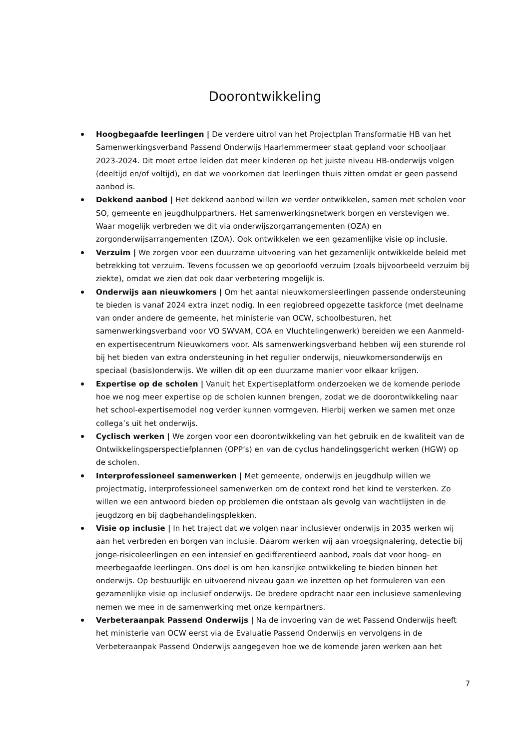Doorontwikkeling
Hoogbegaafde leerlingen | De verdere uitrol van het Projectplan Transformatie HB van het Samenwerkingsverband Passend Onderwijs Haarlemmermeer staat gepland voor schooljaar 2023-2024. Dit moet ertoe leiden dat meer kinderen op het juiste niveau HB-onderwijs volgen (deeltijd en/of voltijd), en dat we voorkomen dat leerlingen thuis zitten omdat er geen passend aanbod is.
Dekkend aanbod | Het dekkend aanbod willen we verder ontwikkelen, samen met scholen voor SO, gemeente en jeugdhulppartners. Het samenwerkingsnetwerk borgen en verstevigen we. Waar mogelijk verbreden we dit via onderwijszorgarrangementen (OZA) en zorgonderwijsarrangementen (ZOA). Ook ontwikkelen we een gezamenlijke visie op inclusie.
Verzuim | We zorgen voor een duurzame uitvoering van het gezamenlijk ontwikkelde beleid met betrekking tot verzuim. Tevens focussen we op geoorloofd verzuim (zoals bijvoorbeeld verzuim bij ziekte), omdat we zien dat ook daar verbetering mogelijk is.
Onderwijs aan nieuwkomers | Om het aantal nieuwkomersleerlingen passende ondersteuning te bieden is vanaf 2024 extra inzet nodig. In een regiobreed opgezette taskforce (met deelname van onder andere de gemeente, het ministerie van OCW, schoolbesturen, het samenwerkingsverband voor VO SWVAM, COA en Vluchtelingenwerk) bereiden we een Aanmeld- en expertisecentrum Nieuwkomers voor. Als samenwerkingsverband hebben wij een sturende rol bij het bieden van extra ondersteuning in het regulier onderwijs, nieuwkomersonderwijs en speciaal (basis)onderwijs. We willen dit op een duurzame manier voor elkaar krijgen.
Expertise op de scholen | Vanuit het Expertiseplatform onderzoeken we de komende periode hoe we nog meer expertise op de scholen kunnen brengen, zodat we de doorontwikkeling naar het school-expertisemodel nog verder kunnen vormgeven. Hierbij werken we samen met onze collega’s uit het onderwijs.
Cyclisch werken | We zorgen voor een doorontwikkeling van het gebruik en de kwaliteit van de Ontwikkelingsperspectiefplannen (OPP’s) en van de cyclus handelingsgericht werken (HGW) op de scholen.
Interprofessioneel samenwerken | Met gemeente, onderwijs en jeugdhulp willen we projectmatig, interprofessioneel samenwerken om de context rond het kind te versterken. Zo willen we een antwoord bieden op problemen die ontstaan als gevolg van wachtlijsten in de jeugdzorg en bij dagbehandelingsplekken.
Visie op inclusie | In het traject dat we volgen naar inclusiever onderwijs in 2035 werken wij aan het verbreden en borgen van inclusie. Daarom werken wij aan vroegsignalering, detectie bij jonge-risicoleerlingen en een intensief en gedifferentieerd aanbod, zoals dat voor hoog- en meerbegaafde leerlingen. Ons doel is om hen kansrijke ontwikkeling te bieden binnen het onderwijs. Op bestuurlijk en uitvoerend niveau gaan we inzetten op het formuleren van een gezamenlijke visie op inclusief onderwijs. De bredere opdracht naar een inclusieve samenleving nemen we mee in de samenwerking met onze kernpartners.
Verbeteraanpak Passend Onderwijs | Na de invoering van de wet Passend Onderwijs heeft het ministerie van OCW eerst via de Evaluatie Passend Onderwijs en vervolgens in de Verbeteraanpak Passend Onderwijs aangegeven hoe we de komende jaren werken aan het
7